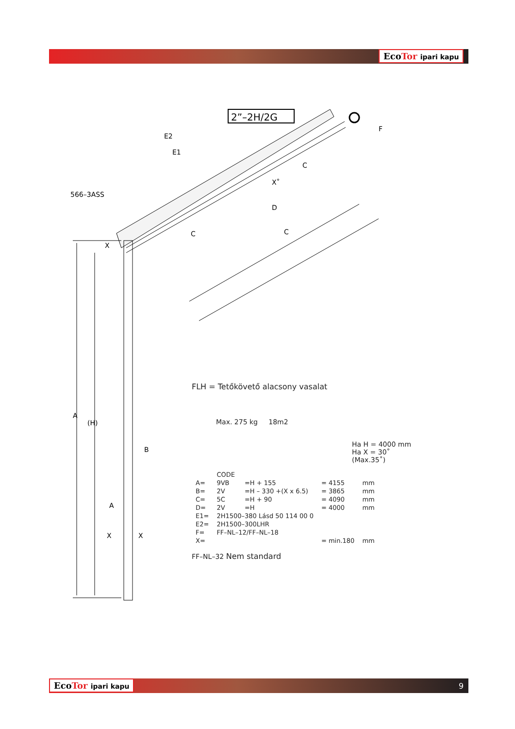EcoTor ipari kapu
2”–2H/2G
A
(H)
X
D
C
566–3ASS
E2
E1
C
X˚
F
C
B
A
X
X
FLH = Tetőkövető alacsony vasalat
Max. 275 kg 18m2
Ha H = 4000 mm
Ha X = 30˚
(Max.35˚)
| | CODE | | | |
| A= | 9VB | =H + 155 | = 4155 | mm |
| B= | 2V | =H – 330 +(X x 6.5) | = 3865 | mm |
| C= | 5C | =H + 90 | = 4090 | mm |
| D= | 2V | =H | = 4000 | mm |
| E1= | 2H1500–380 Lásd 50 114 00 0 | | | |
| E2= | 2H1500–300LHR | | | |
| F= | FF–NL–12/FF–NL–18 | | | |
| X= | | | = min.180 | mm |
FF–NL–32 Nem standard
EcoTor ipari kapu 9